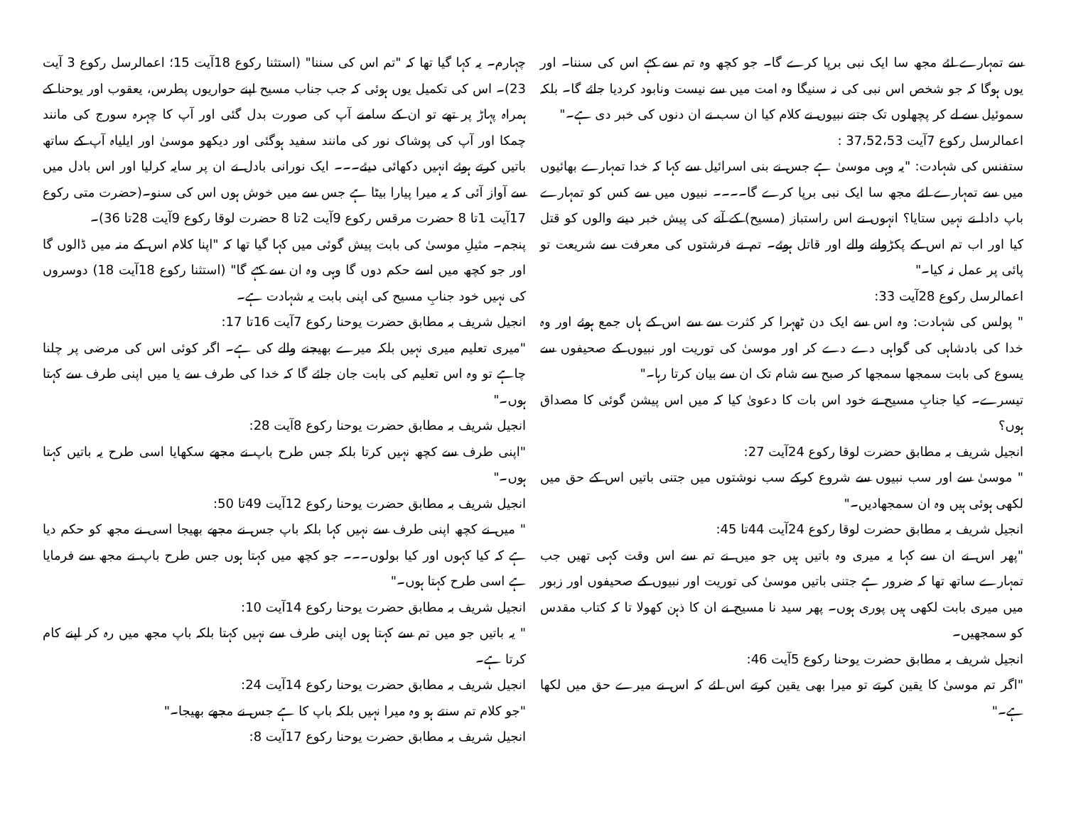سے تمہارے لئے مجھ سا ایک نبی برپا کرے گا۔ جو کچھ وہ تم سے کہے اس کی سننا۔ اور یوں ہوگا کہ جو شخص اس نبی کی نہ سنیگا وہ امت میں سے نیست ونابود کردیا جائے گا۔ بلکہ سموئیل سے لے کر پچھلوں تک جتنے نبیوں نے کلام کیا ان سب نے ان دنوں کی خبر دی ہے۔"
اعمالرسل رکوع 7آیت 37،52،53 :
ستفنس کی شہادت: "یہ وہی موسیٰ ہے جس نے بنی اسرائیل سے کہا کہ خدا تمہارے بھائیوں میں سے تمہارے لئے مجھ سا ایک نبی برپا کرے گا۔۔۔۔ نبیوں میں سے کس کو تمہارے باپ دادا نے نہیں ستایا؟ انہوں نے اس راستباز (مسیح) کے آنے کی پیش خبر دینے والوں کو قتل کیا اور اب تم اس کے پکڑوانے والے اور قاتل ہوئے۔ تم نے فرشتوں کی معرفت سے شریعت تو پائی پر عمل نہ کیا۔"
اعمالرسل رکوع 28آیت 33:
" پولس کی شہادت: وہ اس سے ایک دن ٹھہرا کر کثرت سے سے اس کے ہاں جمع ہوئے اور وہ خدا کی بادشاہی کی گواہی دے دے کر اور موسیٰ کی توریت اور نبیوں کے صحیفوں سے یسوع کی بابت سمجھا سمجھا کر صبح سے شام تک ان سے بیان کرتا رہا۔"
تیسرے۔ کیا جنابِ مسیح نے خود اس بات کا دعویٰ کیا کہ میں اس پیشن گوئی کا مصداق ہوں؟
انجیل شریف بہ مطابق حضرت لوقا رکوع 24آیت 27:
" موسیٰ سے اور سب نبیوں سے شروع کرکے سب نوشتوں میں جتنی باتیں اس کے حق میں لکھی ہوئی ہیں وہ ان سمجھادیں۔"
انجیل شریف بہ مطابق حضرت لوقا رکوع 24آیت 44تا 45:
"پھر اس نے ان سے کہا یہ میری وہ باتیں ہیں جو میں نے تم سے اس وقت کہی تھیں جب تمہارے ساتھ تھا کہ ضرور ہے جتنی باتیں موسیٰ کی توریت اور نبیوں کے صحیفوں اور زبور میں میری بابت لکھی ہیں پوری ہوں۔ پھر سید نا مسیح نے ان کا ذہن کھولا تا کہ کتاب مقدس کو سمجھیں۔
انجیل شریف بہ مطابق حضرت یوحنا رکوع 5آیت 46:
"اگر تم موسیٰ کا یقین کرتے تو میرا بھی یقین کرتے اس لئے کہ اس نے میرے حق میں لکھا ہے۔"
چہارم۔ یہ کہا گیا تھا کہ "تم اس کی سننا" (استثنا رکوع 18آیت 15؛ اعمالرسل رکوع 3 آیت 23)۔ اس کی تکمیل یوں ہوئی کہ جب جناب مسیح اپنے حواریوں پطرس، یعقوب اور یوحنا کے ہمراہ پہاڑ پر تھے تو ان کے سامنے آپ کی صورت بدل گئی اور آپ کا چہرہ سورج کی مانند چمکا اور آپ کی پوشاک نور کی مانند سفید ہوگئی اور دیکھو موسیٰ اور ایلیاہ آپ کے ساتھ باتیں کرتے ہوئے انہیں دکھائی دیئے۔۔۔ ایک نورانی بادل نے ان پر سایہ کرلیا اور اس بادل میں سے آواز آئی کہ یہ میرا پیارا بیٹا ہے جس سے میں خوش ہوں اس کی سنو۔(حضرت متی رکوع 17آیت 1تا 8 حضرت مرقس رکوع 9آیت 2تا 8 حضرت لوقا رکوع 9آیت 28تا 36)۔
پنجم۔ مثیلِ موسیٰ کی بابت پیش گوئی میں کہا گیا تھا کہ "اپنا کلام اس کے منہ میں ڈالوں گا اور جو کچھ میں اسے حکم دوں گا وہی وہ ان سے کہے گا" (استثنا رکوع 18آیت 18) دوسروں کی نہیں خود جنابِ مسیح کی اپنی بابت یہ شہادت ہے۔
انجیل شریف بہ مطابق حضرت یوحنا رکوع 7آیت 16تا 17:
"میری تعلیم میری نہیں بلکہ میرے بھیجنے والے کی ہے۔ اگر کوئی اس کی مرضی پر چلنا چاہے تو وہ اس تعلیم کی بابت جان جائے گا کہ خدا کی طرف سے یا میں اپنی طرف سے کہتا ہوں۔"
انجیل شریف بہ مطابق حضرت یوحنا رکوع 8آیت 28:
"اپنی طرف سے کچھ نہیں کرتا بلکہ جس طرح باپ نے مجھے سکھایا اسی طرح یہ باتیں کہتا ہوں۔"
انجیل شریف بہ مطابق حضرت یوحنا رکوع 12آیت 49تا 50:
" میں نے کچھ اپنی طرف سے نہیں کہا بلکہ باپ جس نے مجھے بھیجا اسی نے مجھ کو حکم دیا ہے کہ کیا کہوں اور کیا بولوں۔۔۔ جو کچھ میں کہتا ہوں جس طرح باپ نے مجھ سے فرمایا ہے اسی طرح کہتا ہوں۔"
انجیل شریف بہ مطابق حضرت یوحنا رکوع 14آیت 10:
" یہ باتیں جو میں تم سے کہتا ہوں اپنی طرف سے نہیں کہتا بلکہ باپ مجھ میں رہ کر اپنے کام کرتا ہے۔
انجیل شریف بہ مطابق حضرت یوحنا رکوع 14آیت 24:
"جو کلام تم سنتے ہو وہ میرا نہیں بلکہ باپ کا ہے جس نے مجھے بھیجا۔"
انجیل شریف بہ مطابق حضرت یوحنا رکوع 17آیت 8: